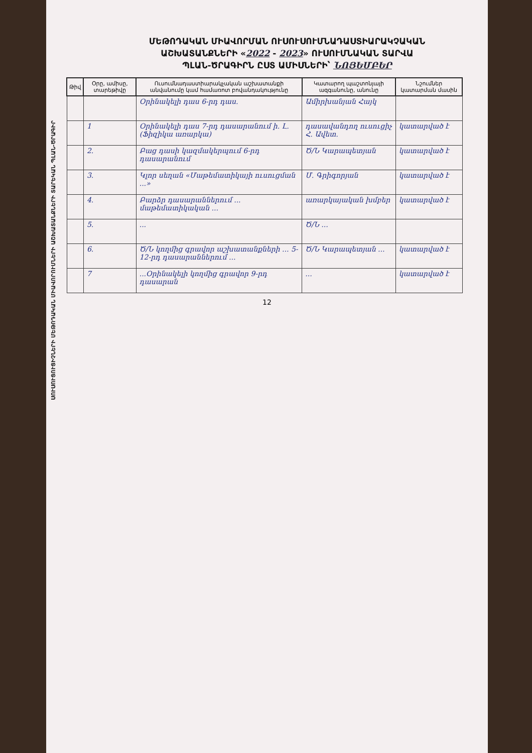ՍՈՒՍՈՒՑՈՒՑԻՉՆԵՐԻ ՄԵԹՈԴԱԿԱՆ ՄԻԱՎՈՐՈՒՄՆԵՐԻ ԱՇԽԱՏԱՆՔՆԵՐԻ ՏԱՐԵԿԱՆ ՊԼԱՆ-ԾՐԱԳԻՐ
ՄԵԹՈԴԱԿԱՆ ՄԻԱՎՈՐՄԱՆ ՈՒՍՈՒՍՈՒՄՆԱԴԱՍՏԻԱՐԱԿՉԱԿԱՆ
ԱՇԽԱՏԱՆՔՆԵՐԻ «2022 - 2023» ՈՒՍՈՒՄՆԱԿԱՆ ՏԱՐՎԱ
ՊԼԱՆ-ԾՐԱԳԻՐՆ ԸՍՏ ԱՄԻՍՆԵՐԻ՝ ՆՈՅԵՄԲԵՐ
| Թիվ | Օրը, ամիսը, տարեթիվը | Ուսումնադաստիարակչական աշխատանքի անվանումը կամ համառոտ բովանդակությունը | Կատարող պաշտոնյայի ազգանունը, անունը | Նշումներ կատարման մասին |
| --- | --- | --- | --- | --- |
| | | Օրինակելի դաս 6-րդ դաս. | Ամիրխանյան Հայկ | |
| | 1 | Օրինակելի դաս 7-րդ դասարանում ի. Լ. (Ֆիզիկա առարկա) | դասավանդող ուսուցիչ Հ. Ավետ. | կատարված է |
| | 2. | Բաց դասի կազմակերպում 6-րդ դասարանում | Ծ/Ն Կարապետյան | կատարված է |
| | 3. | Կլոր սեղան «Մաթեմատիկայի ուսուցման ...» | Մ. Գրիգորյան | կատարված է |
| | 4. | Բարձր դասարաններում ... մաթեմատիկական ... | առարկայական խմբեր | կատարված է |
| | 5. | ... | Ծ/Ն ... | |
| | 6. | Ծ/Ն կողմից գրավոր աշխատանքների ... 5-12-րդ դասարաններում ... | Ծ/Ն Կարապետյան ... | կատարված է |
| | 7 | ...Օրինակելի կողմից գրավոր 9-րդ դասարան | ... | կատարված է |
12